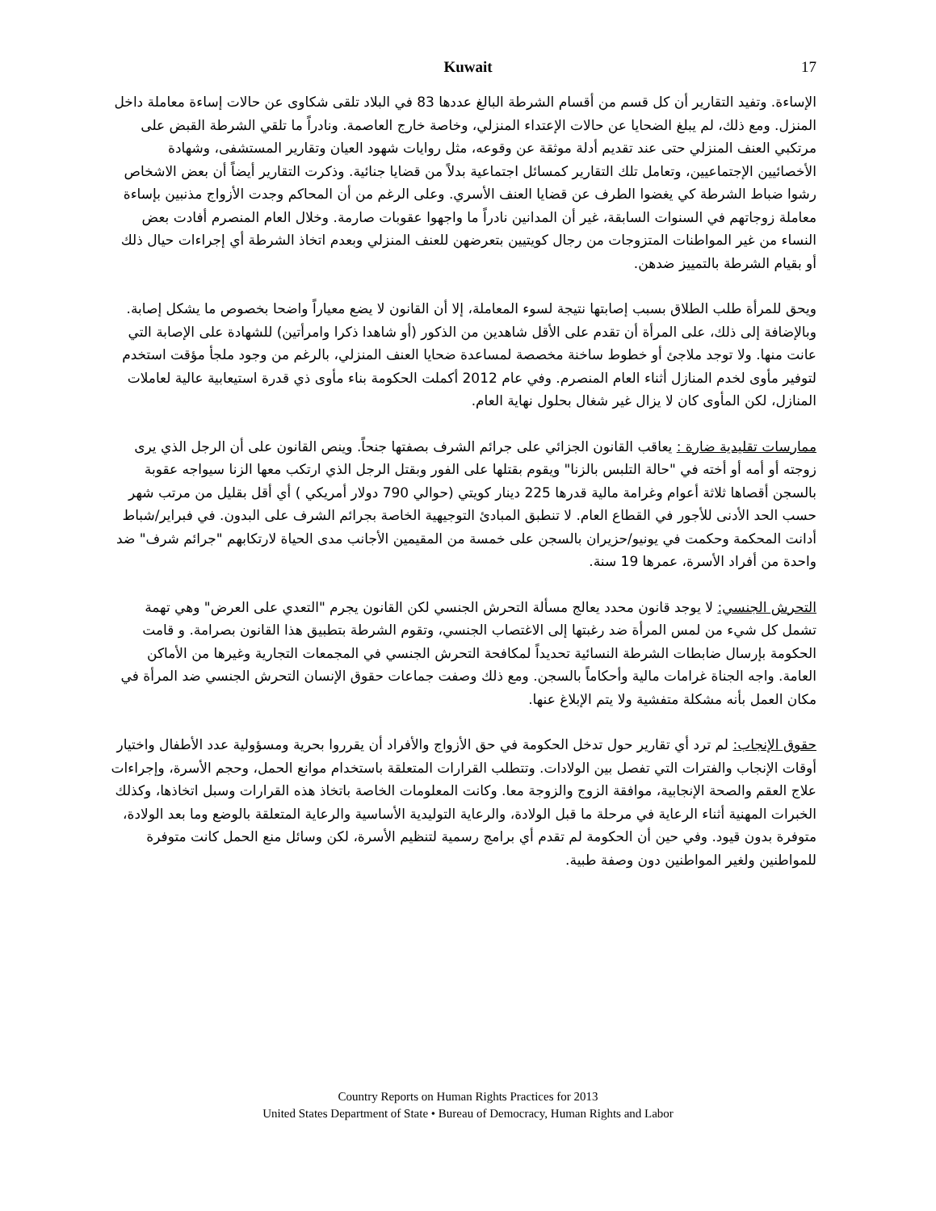Kuwait
17
الإساءة. وتفيد التقارير أن كل قسم من أقسام الشرطة البالغ عددها 83 في البلاد تلقى شكاوى عن حالات إساءة معاملة داخل المنزل. ومع ذلك، لم يبلغ الضحايا عن حالات الإعتداء المنزلي، وخاصة خارج العاصمة. ونادراً ما تلقي الشرطة القبض على مرتكبي العنف المنزلي حتى عند تقديم أدلة موثقة عن وقوعه، مثل روايات شهود العيان وتقارير المستشفى، وشهادة الأخصائيين الإجتماعيين، وتعامل تلك التقارير كمسائل اجتماعية بدلاً من قضايا جنائية. وذكرت التقارير أيضاً أن بعض الاشخاص رشوا ضباط الشرطة كي يغضوا الطرف عن قضايا العنف الأسري. وعلى الرغم من أن المحاكم وجدت الأزواج مذنبين بإساءة معاملة زوجاتهم في السنوات السابقة، غير أن المدانين نادراً ما واجهوا عقوبات صارمة. وخلال العام المنصرم أفادت بعض النساء من غير المواطنات المتزوجات من رجال كويتيين بتعرضهن للعنف المنزلي وبعدم اتخاذ الشرطة أي إجراءات حيال ذلك أو بقيام الشرطة بالتمييز ضدهن.
ويحق للمرأة طلب الطلاق بسبب إصابتها نتيجة لسوء المعاملة، إلا أن القانون لا يضع معياراً واضحا بخصوص ما يشكل إصابة. وبالإضافة إلى ذلك، على المرأة أن تقدم على الأقل شاهدين من الذكور (أو شاهدا ذكرا وامرأتين) للشهادة على الإصابة التي عانت منها. ولا توجد ملاجئ أو خطوط ساخنة مخصصة لمساعدة ضحايا العنف المنزلي، بالرغم من وجود ملجأ مؤقت استخدم لتوفير مأوى لخدم المنازل أثناء العام المنصرم. وفي عام 2012 أكملت الحكومة بناء مأوى ذي قدرة استيعابية عالية لعاملات المنازل، لكن المأوى كان لا يزال غير شغال بحلول نهاية العام.
ممارسات تقليدية ضارة : يعاقب القانون الجزائي على جرائم الشرف بصفتها جنحاً. وينص القانون على أن الرجل الذي يرى زوجته أو أمه أو أخته في "حالة التلبس بالزنا" ويقوم بقتلها على الفور وبقتل الرجل الذي ارتكب معها الزنا سيواجه عقوبة بالسجن أقصاها ثلاثة أعوام وغرامة مالية قدرها 225 دينار كويتي (حوالي 790 دولار أمريكي ) أي أقل بقليل من مرتب شهر حسب الحد الأدنى للأجور في القطاع العام. لا تنطبق المبادئ التوجيهية الخاصة بجرائم الشرف على البدون. في فبراير/شباط أدانت المحكمة وحكمت في يونيو/حزيران بالسجن على خمسة من المقيمين الأجانب مدى الحياة لارتكابهم "جرائم شرف" ضد واحدة من أفراد الأسرة، عمرها 19 سنة.
التحرش الجنسي: لا يوجد قانون محدد يعالج مسألة التحرش الجنسي لكن القانون يجرم "التعدي على العرض" وهي تهمة تشمل كل شيء من لمس المرأة ضد رغبتها إلى الاغتصاب الجنسي، وتقوم الشرطة بتطبيق هذا القانون بصرامة. و قامت الحكومة بإرسال ضابطات الشرطة النسائية تحديداً لمكافحة التحرش الجنسي في المجمعات التجارية وغيرها من الأماكن العامة. واجه الجناة غرامات مالية وأحكاماً بالسجن. ومع ذلك وصفت جماعات حقوق الإنسان التحرش الجنسي ضد المرأة في مكان العمل بأنه مشكلة متفشية ولا يتم الإبلاغ عنها.
حقوق الإنجاب: لم ترد أي تقارير حول تدخل الحكومة في حق الأزواج والأفراد أن يقرروا بحرية ومسؤولية عدد الأطفال واختيار أوقات الإنجاب والفترات التي تفصل بين الولادات. وتتطلب القرارات المتعلقة باستخدام موانع الحمل، وحجم الأسرة، وإجراءات علاج العقم والصحة الإنجابية، موافقة الزوج والزوجة معا. وكانت المعلومات الخاصة باتخاذ هذه القرارات وسبل اتخاذها، وكذلك الخبرات المهنية أثناء الرعاية في مرحلة ما قبل الولادة، والرعاية التوليدية الأساسية والرعاية المتعلقة بالوضع وما بعد الولادة، متوفرة بدون قيود. وفي حين أن الحكومة لم تقدم أي برامج رسمية لتنظيم الأسرة، لكن وسائل منع الحمل كانت متوفرة للمواطنين ولغير المواطنين دون وصفة طبية.
Country Reports on Human Rights Practices for 2013
United States Department of State • Bureau of Democracy, Human Rights and Labor